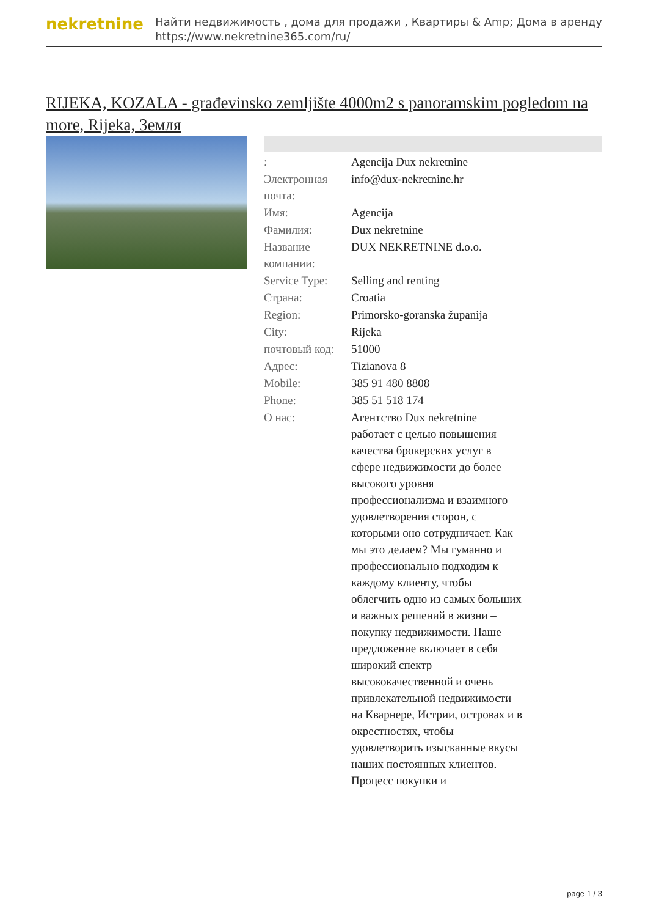nekretnine
Найти недвижимость , дома для продажи , Квартиры & Amp; Дома в аренду
https://www.nekretnine365.com/ru/
RIJEKA, KOZALA - građevinsko zemljište 4000m2 s panoramskim pogledom na more, Rijeka, Земля
| : | Agencija Dux nekretnine |
| Электронная почта: | info@dux-nekretnine.hr |
| Имя: | Agencija |
| Фамилия: | Dux nekretnine |
| Название компании: | DUX NEKRETNINE d.o.o. |
| Service Type: | Selling and renting |
| Страна: | Croatia |
| Region: | Primorsko-goranska županija |
| City: | Rijeka |
| почтовый код: | 51000 |
| Адрес: | Tizianova 8 |
| Mobile: | 385 91 480 8808 |
| Phone: | 385 51 518 174 |
| О нас: | Агентство Dux nekretnine работает с целью повышения качества брокерских услуг в сфере недвижимости до более высокого уровня профессионализма и взаимного удовлетворения сторон, с которыми оно сотрудничает. Как мы это делаем? Мы гуманно и профессионально подходим к каждому клиенту, чтобы облегчить одно из самых больших и важных решений в жизни – покупку недвижимости. Наше предложение включает в себя широкий спектр высококачественной и очень привлекательной недвижимости на Кварнере, Истрии, островах и в окрестностях, чтобы удовлетворить изысканные вкусы наших постоянных клиентов. Процесс покупки и |
page 1 / 3